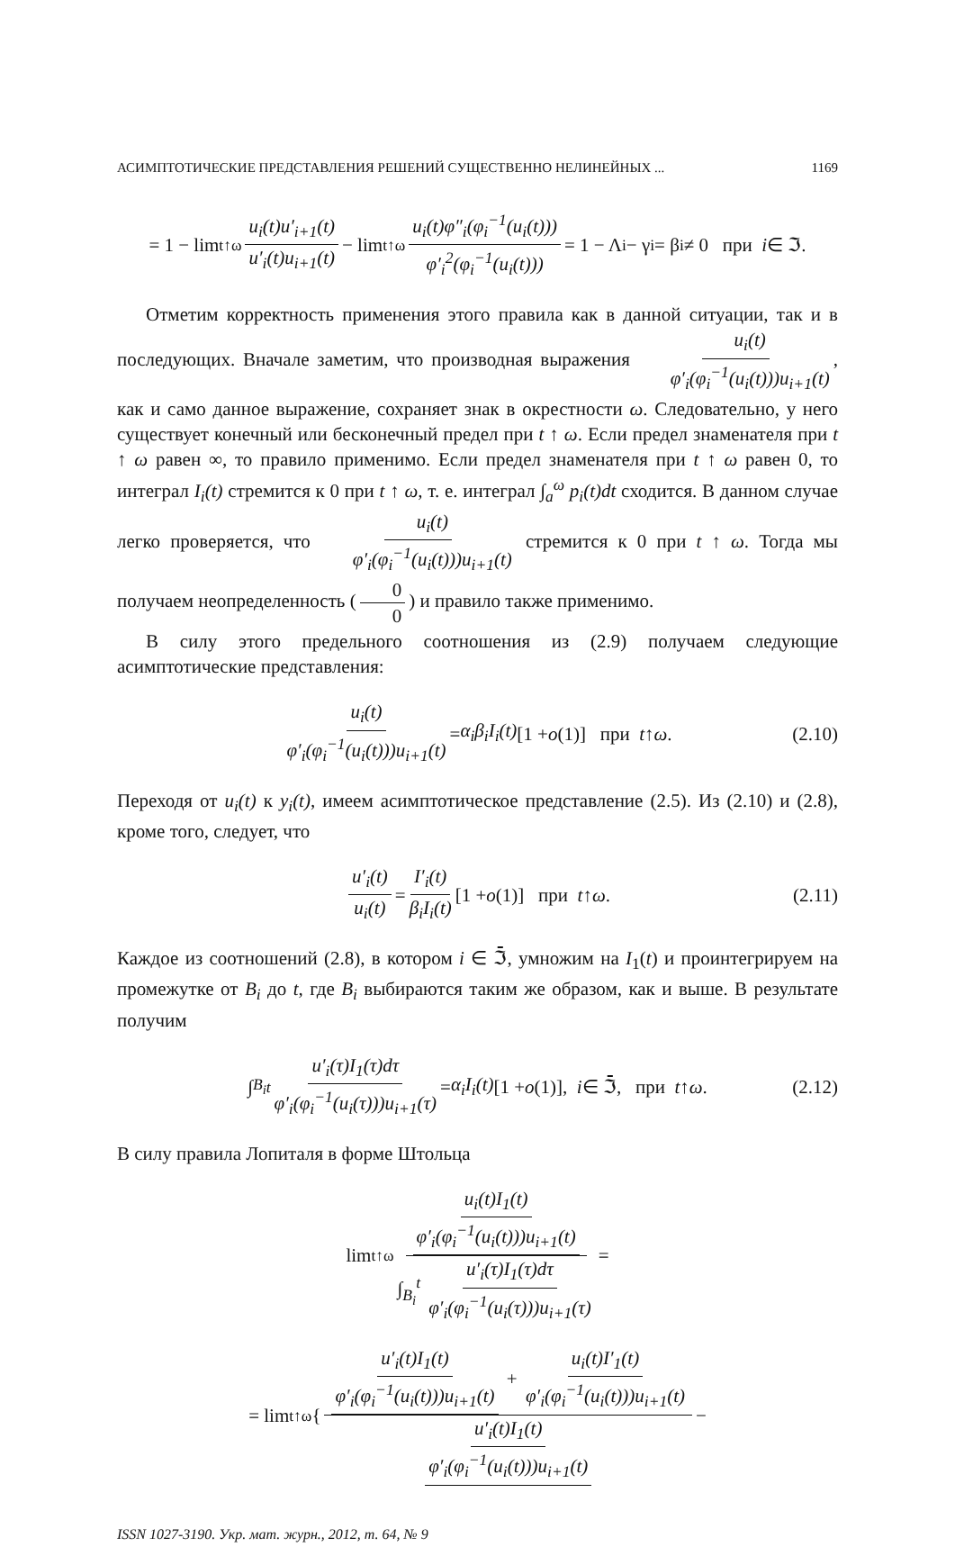АСИМПТОТИЧЕСКИЕ ПРЕДСТАВЛЕНИЯ РЕШЕНИЙ СУЩЕСТВЕННО НЕЛИНЕЙНЫХ ... 1169
= 1 − lim<sub>t↑ω</sub> u<sub>i</sub>(t)u′<sub>i+1</sub>(t) u′<sub>i</sub>(t)u<sub>i+1</sub>(t) − lim<sub>t↑ω</sub> u<sub>i</sub>(t)φ″<sub>i</sub>(φ<sub>i</sub><sup>−1</sup>(u<sub>i</sub>(t))) φ′<sub>i</sub><sup>2</sup>(φ<sub>i</sub><sup>−1</sup>(u<sub>i</sub>(t))) = 1 − Λ<sub>i</sub> − γ<sub>i</sub> = β<sub>i</sub> ≠ 0 при i ∈ ℑ.
Отметим корректность применения этого правила как в данной ситуации, так и в последующих. Вначале заметим, что производная выражения u<sub>i</sub>(t) φ′<sub>i</sub>(φ<sub>i</sub><sup>−1</sup>(u<sub>i</sub>(t)))u<sub>i+1</sub>(t), как и само данное выражение, сохраняет знак в окрестности ω. Следовательно, у него существует конечный или бесконечный предел при t ↑ ω. Если предел знаменателя при t ↑ ω равен ∞, то правило применимо. Если предел знаменателя при t ↑ ω равен 0, то интеграл I<sub>i</sub>(t) стремится к 0 при t ↑ ω, т. е. интеграл ∫<sub>a</sub><sup>ω</sup> p<sub>i</sub>(t)dt сходится. В данном случае легко проверяется, что u<sub>i</sub>(t) φ′<sub>i</sub>(φ<sub>i</sub><sup>−1</sup>(u<sub>i</sub>(t)))u<sub>i+1</sub>(t) стремится к 0 при t ↑ ω. Тогда мы получаем неопределенность (0 0) и правило также применимо.
В силу этого предельного соотношения из (2.9) получаем следующие асимптотические представления:
u<sub>i</sub>(t) φ′<sub>i</sub>(φ<sub>i</sub><sup>−1</sup>(u<sub>i</sub>(t)))u<sub>i+1</sub>(t) = α<sub>i</sub>β<sub>i</sub>I<sub>i</sub>(t) [1 + o (1)] при t ↑ ω. (2.10)
Переходя от u<sub>i</sub>(t) к y<sub>i</sub>(t), имеем асимптотическое представление (2.5). Из (2.10) и (2.8), кроме того, следует, что
u′<sub>i</sub>(t) u<sub>i</sub>(t) = I′<sub>i</sub>(t) β<sub>i</sub>I<sub>i</sub>(t) [1 + o (1)] при t ↑ ω. (2.11)
Каждое из соотношений (2.8), в котором i ∈ ℑ̄, умножим на I<sub>1</sub>(t) и проинтегрируем на промежутке от B<sub>i</sub> до t, где B<sub>i</sub> выбираются таким же образом, как и выше. В результате получим
∫<sub>B<sub>i</sub></sub><sup>t</sup> u′<sub>i</sub>(τ)I<sub>1</sub>(τ)dτ φ′<sub>i</sub>(φ<sub>i</sub><sup>−1</sup>(u<sub>i</sub>(τ)))u<sub>i+1</sub>(τ) = α<sub>i</sub>I<sub>i</sub>(t) [1 + o (1)], i ∈ ℑ̄, при t ↑ ω. (2.12)
В силу правила Лопиталя в форме Штольца
lim<sub>t↑ω</sub> u<sub>i</sub>(t)I<sub>1</sub>(t) φ′<sub>i</sub>(φ<sub>i</sub><sup>−1</sup>(u<sub>i</sub>(t)))u<sub>i+1</sub>(t) ∫<sub>B<sub>i</sub></sub><sup>t</sup> u′<sub>i</sub>(τ)I<sub>1</sub>(τ)dτ φ′<sub>i</sub>(φ<sub>i</sub><sup>−1</sup>(u<sub>i</sub>(τ)))u<sub>i+1</sub>(τ) =
= lim<sub>t↑ω</sub> { u′<sub>i</sub>(t)I<sub>1</sub>(t) φ′<sub>i</sub>(φ<sub>i</sub><sup>−1</sup>(u<sub>i</sub>(t)))u<sub>i+1</sub>(t) + u<sub>i</sub>(t)I′<sub>1</sub>(t) φ′<sub>i</sub>(φ<sub>i</sub><sup>−1</sup>(u<sub>i</sub>(t)))u<sub>i+1</sub>(t) u′<sub>i</sub>(t)I<sub>1</sub>(t) φ′<sub>i</sub>(φ<sub>i</sub><sup>−1</sup>(u<sub>i</sub>(t)))u<sub>i+1</sub>(t) −
ISSN 1027-3190. Укр. мат. журн., 2012, т. 64, № 9